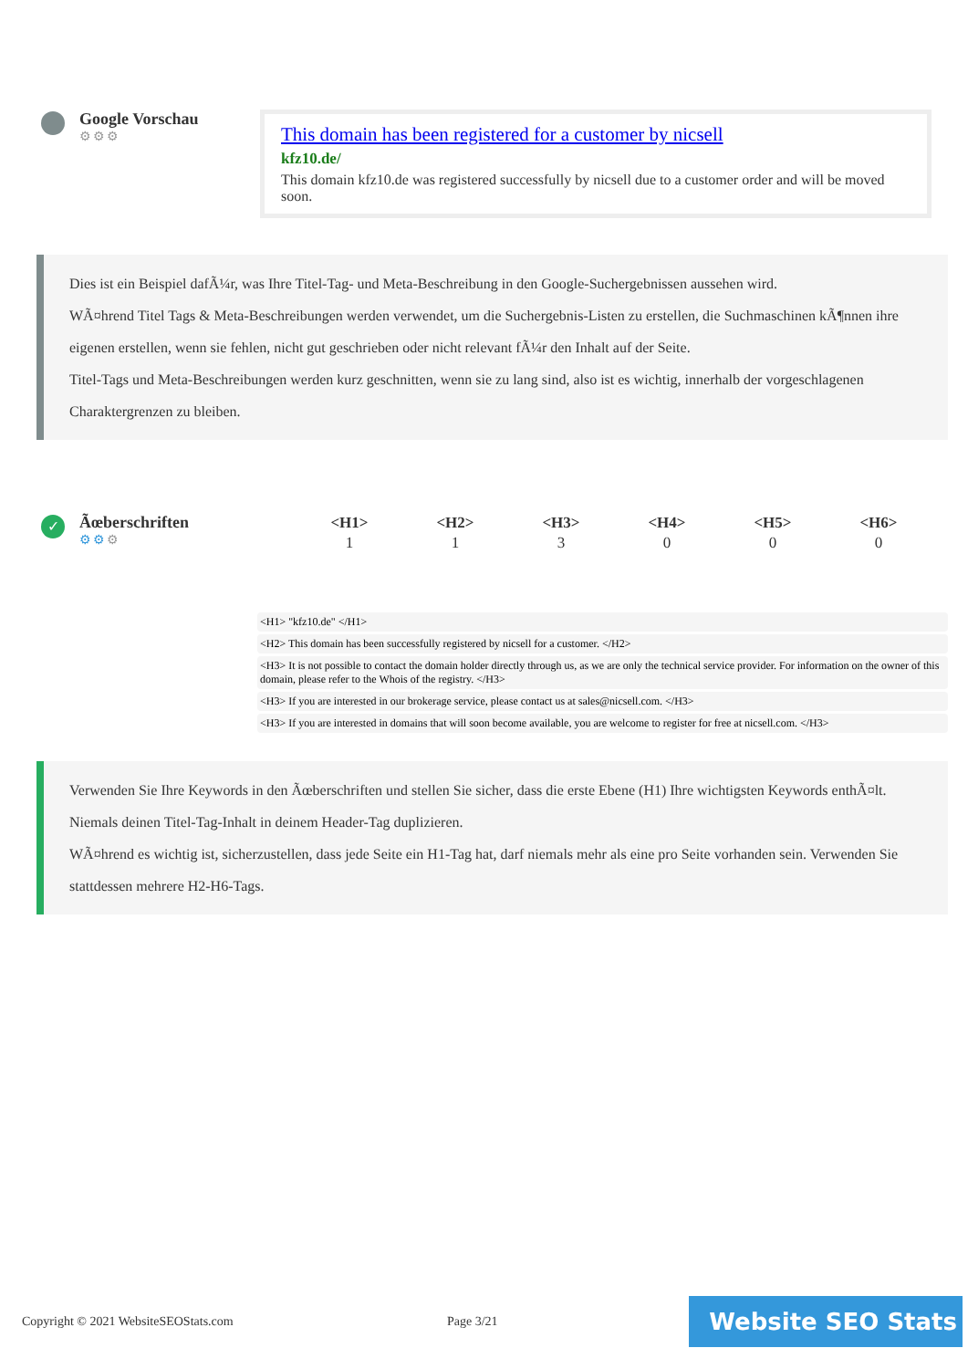Google Vorschau
⚙⚙⚙
This domain has been registered for a customer by nicsell
kfz10.de/
This domain kfz10.de was registered successfully by nicsell due to a customer order and will be moved soon.
Dies ist ein Beispiel dafÃ¼r, was Ihre Titel-Tag- und Meta-Beschreibung in den Google-Suchergebnissen aussehen wird.
WÃ¤hrend Titel Tags & Meta-Beschreibungen werden verwendet, um die Suchergebnis-Listen zu erstellen, die Suchmaschinen kÃ¶nnen ihre eigenen erstellen, wenn sie fehlen, nicht gut geschrieben oder nicht relevant fÃ¼r den Inhalt auf der Seite.
Titel-Tags und Meta-Beschreibungen werden kurz geschnitten, wenn sie zu lang sind, also ist es wichtig, innerhalb der vorgeschlagenen Charaktergrenzen zu bleiben.
✓
Ãœberschriften
⚙⚙⚙
| <H1> | <H2> | <H3> | <H4> | <H5> | <H6> |
| --- | --- | --- | --- | --- | --- |
| 1 | 1 | 3 | 0 | 0 | 0 |
<H1> "kfz10.de" </H1>
<H2> This domain has been successfully registered by nicsell for a customer. </H2>
<H3> It is not possible to contact the domain holder directly through us, as we are only the technical service provider. For information on the owner of this domain, please refer to the Whois of the registry. </H3>
<H3> If you are interested in our brokerage service, please contact us at sales@nicsell.com. </H3>
<H3> If you are interested in domains that will soon become available, you are welcome to register for free at nicsell.com. </H3>
Verwenden Sie Ihre Keywords in den Ãœberschriften und stellen Sie sicher, dass die erste Ebene (H1) Ihre wichtigsten Keywords enthÃ¤lt. Niemals deinen Titel-Tag-Inhalt in deinem Header-Tag duplizieren.
WÃ¤hrend es wichtig ist, sicherzustellen, dass jede Seite ein H1-Tag hat, darf niemals mehr als eine pro Seite vorhanden sein. Verwenden Sie stattdessen mehrere H2-H6-Tags.
Copyright © 2021 WebsiteSEOStats.com Page 3/21
Website SEO Stats